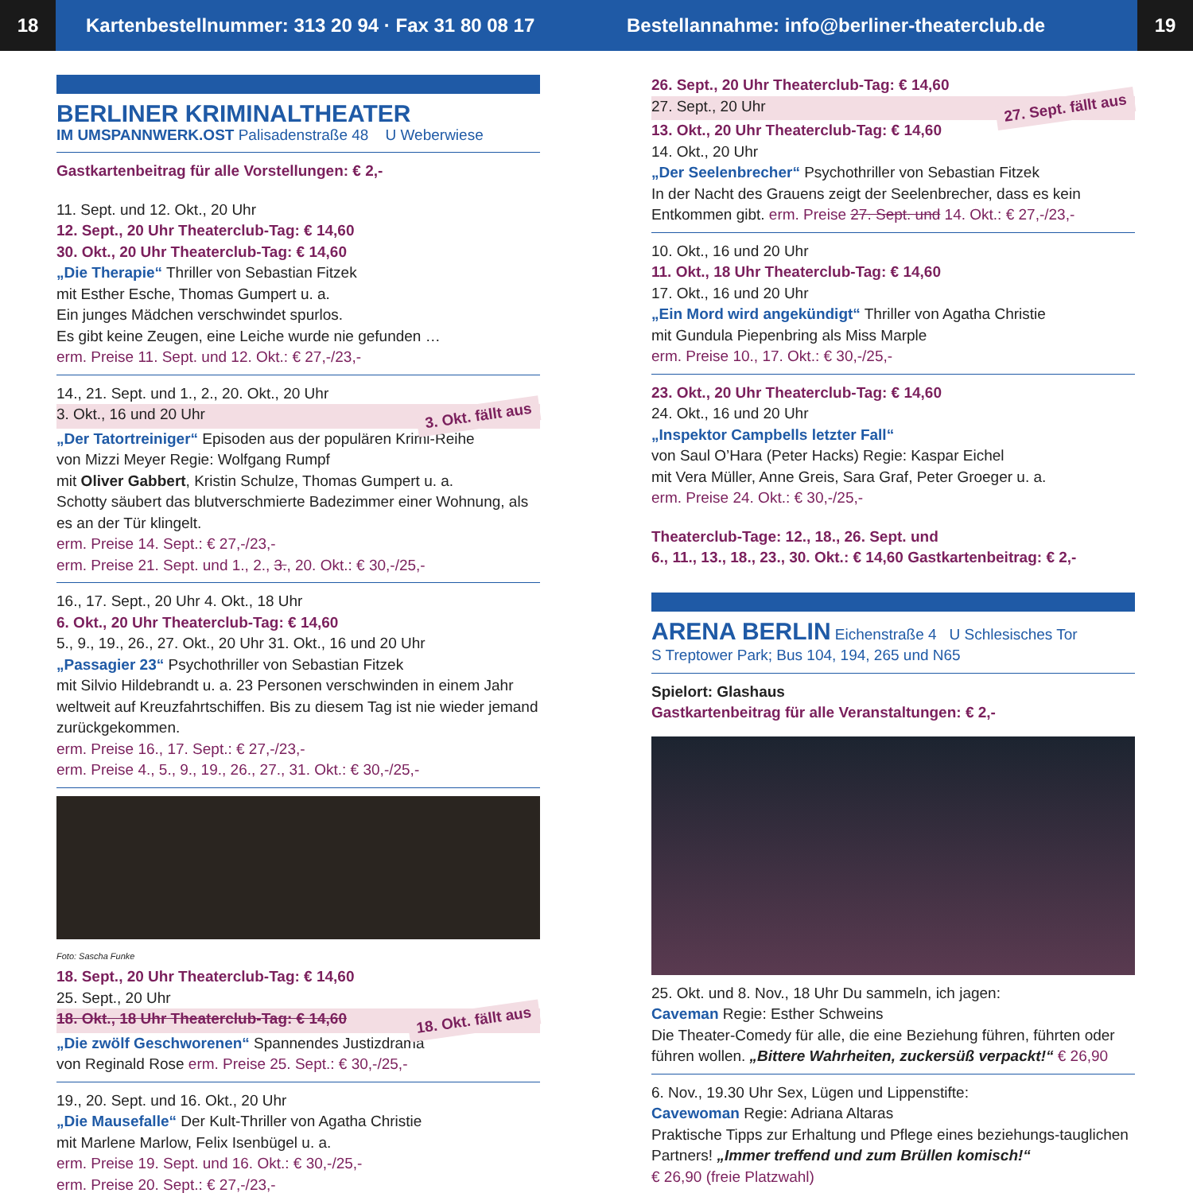18
Kartenbestellnummer: 313 20 94 · Fax 31 80 08 17
Bestellannahme: info@berliner-theaterclub.de
19
BERLINER KRIMINALTHEATER
IM UMSPANNWERK.OST Palisadenstraße 48 U Weberwiese
Gastkartenbeitrag für alle Vorstellungen: € 2,-
11. Sept. und 12. Okt., 20 Uhr
12. Sept., 20 Uhr Theaterclub-Tag: € 14,60
30. Okt., 20 Uhr Theaterclub-Tag: € 14,60
„Die Therapie“ Thriller von Sebastian Fitzek
mit Esther Esche, Thomas Gumpert u. a.
Ein junges Mädchen verschwindet spurlos.
Es gibt keine Zeugen, eine Leiche wurde nie gefunden …
erm. Preise 11. Sept. und 12. Okt.: € 27,-/23,-
14., 21. Sept. und 1., 2., 20. Okt., 20 Uhr
3. Okt., 16 und 20 Uhr 3. Okt. fällt aus
„Der Tatortreiniger“ Episoden aus der populären Krimi-Reihe
von Mizzi Meyer Regie: Wolfgang Rumpf
mit Oliver Gabbert, Kristin Schulze, Thomas Gumpert u. a.
Schotty säubert das blutverschmierte Badezimmer einer Wohnung, als es an der Tür klingelt.
erm. Preise 14. Sept.: € 27,-/23,-
erm. Preise 21. Sept. und 1., 2., 3., 20. Okt.: € 30,-/25,-
16., 17. Sept., 20 Uhr 4. Okt., 18 Uhr
6. Okt., 20 Uhr Theaterclub-Tag: € 14,60
5., 9., 19., 26., 27. Okt., 20 Uhr 31. Okt., 16 und 20 Uhr
„Passagier 23“ Psychothriller von Sebastian Fitzek
mit Silvio Hildebrandt u. a. 23 Personen verschwinden in einem Jahr weltweit auf Kreuzfahrtschiffen. Bis zu diesem Tag ist nie wieder jemand zurückgekommen.
erm. Preise 16., 17. Sept.: € 27,-/23,-
erm. Preise 4., 5., 9., 19., 26., 27., 31. Okt.: € 30,-/25,-
Foto: Sascha Funke
18. Sept., 20 Uhr Theaterclub-Tag: € 14,60
25. Sept., 20 Uhr
18. Okt., 18 Uhr Theaterclub-Tag: € 14,60 18. Okt. fällt aus
„Die zwölf Geschworenen“ Spannendes Justizdrama
von Reginald Rose erm. Preise 25. Sept.: € 30,-/25,-
19., 20. Sept. und 16. Okt., 20 Uhr
„Die Mausefalle“ Der Kult-Thriller von Agatha Christie
mit Marlene Marlow, Felix Isenbügel u. a.
erm. Preise 19. Sept. und 16. Okt.: € 30,-/25,-
erm. Preise 20. Sept.: € 27,-/23,-
26. Sept., 20 Uhr Theaterclub-Tag: € 14,60
27. Sept., 20 Uhr 27. Sept. fällt aus
13. Okt., 20 Uhr Theaterclub-Tag: € 14,60
14. Okt., 20 Uhr
„Der Seelenbrecher“ Psychothriller von Sebastian Fitzek
In der Nacht des Grauens zeigt der Seelenbrecher, dass es kein Entkommen gibt. erm. Preise 27. Sept. und 14. Okt.: € 27,-/23,-
10. Okt., 16 und 20 Uhr
11. Okt., 18 Uhr Theaterclub-Tag: € 14,60
17. Okt., 16 und 20 Uhr
„Ein Mord wird angekündigt“ Thriller von Agatha Christie
mit Gundula Piepenbring als Miss Marple
erm. Preise 10., 17. Okt.: € 30,-/25,-
23. Okt., 20 Uhr Theaterclub-Tag: € 14,60
24. Okt., 16 und 20 Uhr
„Inspektor Campbells letzter Fall“
von Saul O’Hara (Peter Hacks) Regie: Kaspar Eichel
mit Vera Müller, Anne Greis, Sara Graf, Peter Groeger u. a.
erm. Preise 24. Okt.: € 30,-/25,-
Theaterclub-Tage: 12., 18., 26. Sept. und
6., 11., 13., 18., 23., 30. Okt.: € 14,60 Gastkartenbeitrag: € 2,-
ARENA BERLIN Eichenstraße 4 U Schlesisches Tor
S Treptower Park; Bus 104, 194, 265 und N65
Spielort: Glashaus
Gastkartenbeitrag für alle Veranstaltungen: € 2,-
25. Okt. und 8. Nov., 18 Uhr Du sammeln, ich jagen:
Caveman Regie: Esther Schweins
Die Theater-Comedy für alle, die eine Beziehung führen, führten oder führen wollen. „Bittere Wahrheiten, zuckersüß verpackt!“ € 26,90
6. Nov., 19.30 Uhr Sex, Lügen und Lippenstifte:
Cavewoman Regie: Adriana Altaras
Praktische Tipps zur Erhaltung und Pflege eines beziehungs-tauglichen Partners! „Immer treffend und zum Brüllen komisch!“
€ 26,90 (freie Platzwahl)